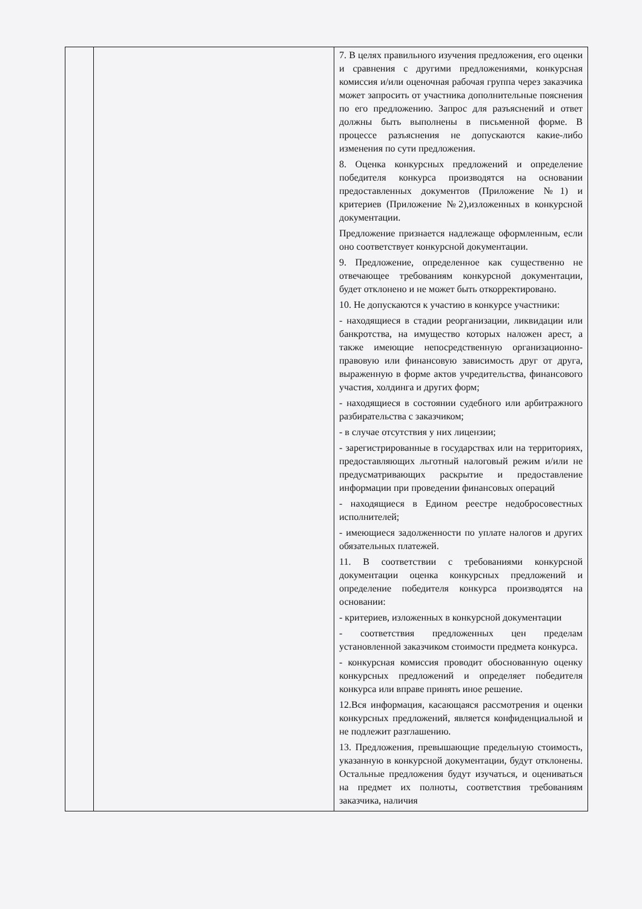| | | 7. В целях правильного изучения предложения, его оценки и сравнения с другими предложениями, конкурсная комиссия и/или оценочная рабочая группа через заказчика может запросить от участника дополнительные пояснения по его предложению. Запрос для разъяснений и ответ должны быть выполнены в письменной форме. В процессе разъяснения не допускаются какие-либо изменения по сути предложения. 8. Оценка конкурсных предложений и определение победителя конкурса производятся на основании предоставленных документов (Приложение №1) и критериев (Приложение №2),изложенных в конкурсной документации. Предложение признается надлежаще оформленным, если оно соответствует конкурсной документации. 9. Предложение, определенное как существенно не отвечающее требованиям конкурсной документации, будет отклонено и не может быть откорректировано. 10. Не допускаются к участию в конкурсе участники: - находящиеся в стадии реорганизации, ликвидации или банкротства, на имущество которых наложен арест, а также имеющие непосредственную организационно-правовую или финансовую зависимость друг от друга, выраженную в форме актов учредительства, финансового участия, холдинга и других форм; - находящиеся в состоянии судебного или арбитражного разбирательства с заказчиком; - в случае отсутствия у них лицензии; - зарегистрированные в государствах или на территориях, предоставляющих льготный налоговый режим и/или не предусматривающих раскрытие и предоставление информации при проведении финансовых операций - находящиеся в Едином реестре недобросовестных исполнителей; - имеющиеся задолженности по уплате налогов и других обязательных платежей. 11. В соответствии с требованиями конкурсной документации оценка конкурсных предложений и определение победителя конкурса производятся на основании: - критериев, изложенных в конкурсной документации - соответствия предложенных цен пределам установленной заказчиком стоимости предмета конкурса. - конкурсная комиссия проводит обоснованную оценку конкурсных предложений и определяет победителя конкурса или вправе принять иное решение. 12.Вся информация, касающаяся рассмотрения и оценки конкурсных предложений, является конфиденциальной и не подлежит разглашению. 13. Предложения, превышающие предельную стоимость, указанную в конкурсной документации, будут отклонены. Остальные предложения будут изучаться, и оцениваться на предмет их полноты, соответствия требованиям заказчика, наличия |